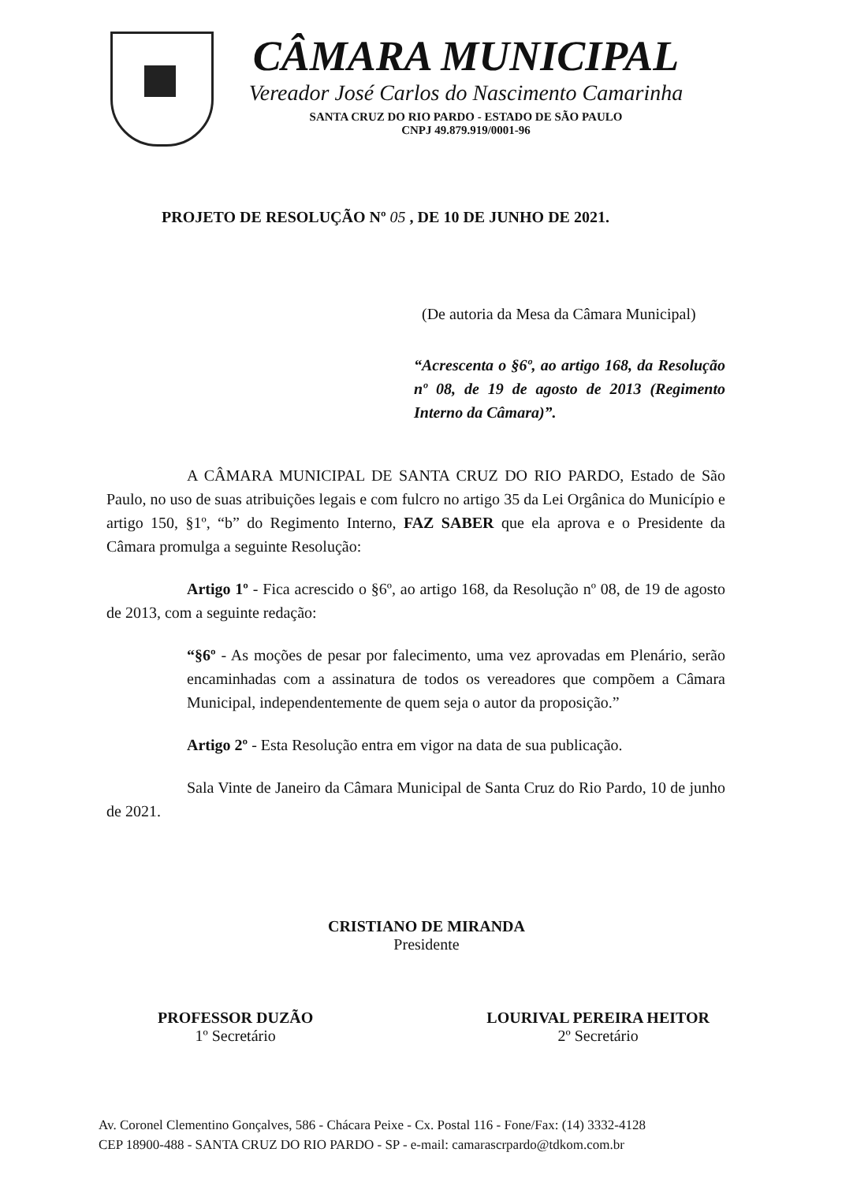CÂMARA MUNICIPAL
Vereador José Carlos do Nascimento Camarinha
SANTA CRUZ DO RIO PARDO - ESTADO DE SÃO PAULO
CNPJ 49.879.919/0001-96
PROJETO DE RESOLUÇÃO Nº 05 , DE 10 DE JUNHO DE 2021.
(De autoria da Mesa da Câmara Municipal)
“Acrescenta o §6º, ao artigo 168, da Resolução nº 08, de 19 de agosto de 2013 (Regimento Interno da Câmara)”.
A CÂMARA MUNICIPAL DE SANTA CRUZ DO RIO PARDO, Estado de São Paulo, no uso de suas atribuições legais e com fulcro no artigo 35 da Lei Orgânica do Município e artigo 150, §1º, “b” do Regimento Interno, FAZ SABER que ela aprova e o Presidente da Câmara promulga a seguinte Resolução:
Artigo 1º - Fica acrescido o §6º, ao artigo 168, da Resolução nº 08, de 19 de agosto de 2013, com a seguinte redação:
“§6º - As moções de pesar por falecimento, uma vez aprovadas em Plenário, serão encaminhadas com a assinatura de todos os vereadores que compõem a Câmara Municipal, independentemente de quem seja o autor da proposição.”
Artigo 2º - Esta Resolução entra em vigor na data de sua publicação.
Sala Vinte de Janeiro da Câmara Municipal de Santa Cruz do Rio Pardo, 10 de junho de 2021.
CRISTIANO DE MIRANDA
Presidente
PROFESSOR DUZÃO
1º Secretário
LOURIVAL PEREIRA HEITOR
2º Secretário
Av. Coronel Clementino Gonçalves, 586 - Chácara Peixe - Cx. Postal 116 - Fone/Fax: (14) 3332-4128
CEP 18900-488 - SANTA CRUZ DO RIO PARDO - SP - e-mail: camarascrpardo@tdkom.com.br